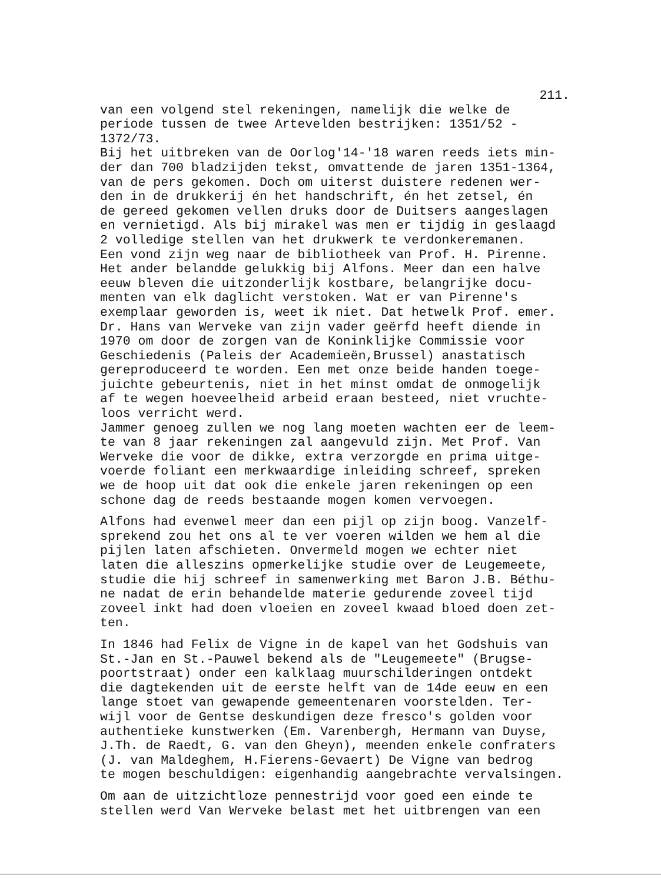211.
van een volgend stel rekeningen, namelijk die welke de
periode tussen de twee Artevelden bestrijken: 1351/52 -
1372/73.
Bij het uitbreken van de Oorlog'14-'18 waren reeds iets min-
der dan 700 bladzijden tekst, omvattende de jaren 1351-1364,
van de pers gekomen. Doch om uiterst duistere redenen wer-
den in de drukkerij én het handschrift, én het zetsel, én
de gereed gekomen vellen druks door de Duitsers aangeslagen
en vernietigd. Als bij mirakel was men er tijdig in geslaagd
2 volledige stellen van het drukwerk te verdonkeremanen.
Een vond zijn weg naar de bibliotheek van Prof. H. Pirenne.
Het ander belandde gelukkig bij Alfons. Meer dan een halve
eeuw bleven die uitzonderlijk kostbare, belangrijke docu-
menten van elk daglicht verstoken. Wat er van Pirenne's
exemplaar geworden is, weet ik niet. Dat hetwelk Prof. emer.
Dr. Hans van Werveke van zijn vader geërfd heeft diende in
1970 om door de zorgen van de Koninklijke Commissie voor
Geschiedenis (Paleis der Academieën,Brussel) anastatisch
gereproduceerd te worden. Een met onze beide handen toege-
juichte gebeurtenis, niet in het minst omdat de onmogelijk
af te wegen hoeveelheid arbeid eraan besteed, niet vruchte-
loos verricht werd.
Jammer genoeg zullen we nog lang moeten wachten eer de leem-
te van 8 jaar rekeningen zal aangevuld zijn. Met Prof. Van
Werveke die voor de dikke, extra verzorgde en prima uitge-
voerde foliant een merkwaardige inleiding schreef, spreken
we de hoop uit dat ook die enkele jaren rekeningen op een
schone dag de reeds bestaande mogen komen vervoegen.
Alfons had evenwel meer dan een pijl op zijn boog. Vanzelf-
sprekend zou het ons al te ver voeren wilden we hem al die
pijlen laten afschieten. Onvermeld mogen we echter niet
laten die alleszins opmerkelijke studie over de Leugemeete,
studie die hij schreef in samenwerking met Baron J.B. Béthu-
ne nadat de erin behandelde materie gedurende zoveel tijd
zoveel inkt had doen vloeien en zoveel kwaad bloed doen zet-
ten.
In 1846 had Felix de Vigne in de kapel van het Godshuis van
St.-Jan en St.-Pauwel bekend als de "Leugemeete" (Brugse-
poortstraat) onder een kalklaag muurschilderingen ontdekt
die dagtekenden uit de eerste helft van de 14de eeuw en een
lange stoet van gewapende gemeentenaren voorstelden. Ter-
wijl voor de Gentse deskundigen deze fresco's golden voor
authentieke kunstwerken (Em. Varenbergh, Hermann van Duyse,
J.Th. de Raedt, G. van den Gheyn), meenden enkele confraters
(J. van Maldeghem, H.Fierens-Gevaert) De Vigne van bedrog
te mogen beschuldigen: eigenhandig aangebrachte vervalsingen.
Om aan de uitzichtloze pennestrijd voor goed een einde te
stellen werd Van Werveke belast met het uitbrengen van een